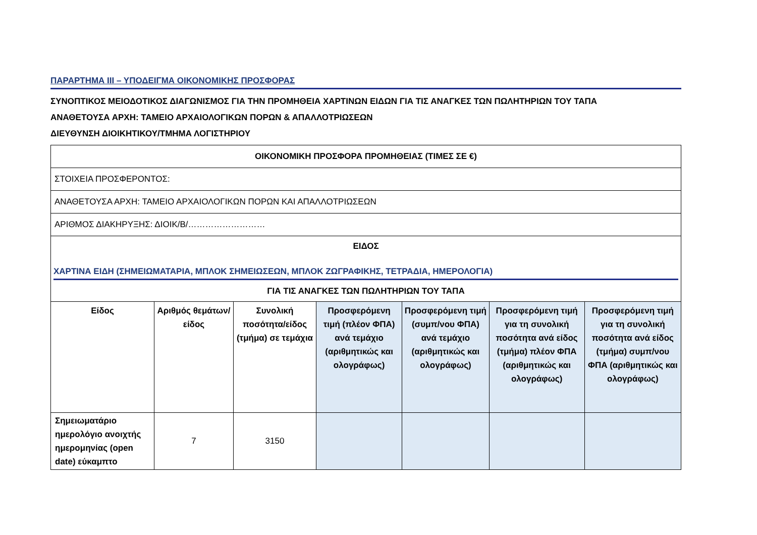ΠΑΡΑΡΤΗΜΑ ΙΙΙ – ΥΠΟΔΕΙΓΜΑ ΟΙΚΟΝΟΜΙΚΗΣ ΠΡΟΣΦΟΡΑΣ
ΣΥΝΟΠΤΙΚΟΣ ΜΕΙΟΔΟΤΙΚΟΣ ΔΙΑΓΩΝΙΣΜΟΣ ΓΙΑ ΤΗΝ ΠΡΟΜΗΘΕΙΑ ΧΑΡΤΙΝΩΝ ΕΙΔΩΝ ΓΙΑ ΤΙΣ ΑΝΑΓΚΕΣ ΤΩΝ ΠΩΛΗΤΗΡΙΩΝ ΤΟΥ ΤΑΠΑ
ΑΝΑΘΕΤΟΥΣΑ ΑΡΧΗ: ΤΑΜΕΙΟ ΑΡΧΑΙΟΛΟΓΙΚΩΝ ΠΟΡΩΝ & ΑΠΑΛΛΟΤΡΙΩΣΕΩΝ
ΔΙΕΥΘΥΝΣΗ ΔΙΟΙΚΗΤΙΚΟΥ/ΤΜΗΜΑ ΛΟΓΙΣΤΗΡΙΟΥ
| ΟΙΚΟΝΟΜΙΚΗ ΠΡΟΣΦΟΡΑ ΠΡΟΜΗΘΕΙΑΣ (ΤΙΜΕΣ ΣΕ €) | | | | | | |
| ΣΤΟΙΧΕΙΑ ΠΡΟΣΦΕΡΟΝΤΟΣ: | | | | | | |
| ΑΝΑΘΕΤΟΥΣΑ ΑΡΧΗ: ΤΑΜΕΙΟ ΑΡΧΑΙΟΛΟΓΙΚΩΝ ΠΟΡΩΝ ΚΑΙ ΑΠΑΛΛΟΤΡΙΩΣΕΩΝ | | | | | | |
| ΑΡΙΘΜΟΣ ΔΙΑΚΗΡΥΞΗΣ: ΔΙΟΙΚ/Β/……………………… | | | | | | |
| ΕΙΔΟΣ ΧΑΡΤΙΝΑ ΕΙΔΗ (ΣΗΜΕΙΩΜΑΤΑΡΙΑ, ΜΠΛΟΚ ΣΗΜΕΙΩΣΕΩΝ, ΜΠΛΟΚ ΖΩΓΡΑΦΙΚΗΣ, ΤΕΤΡΑΔΙΑ, ΗΜΕΡΟΛΟΓΙΑ) ΓΙΑ ΤΙΣ ΑΝΑΓΚΕΣ ΤΩΝ ΠΩΛΗΤΗΡΙΩΝ ΤΟΥ ΤΑΠΑ | | | | | | |
| Είδος | Αριθμός θεμάτων/είδος | Συνολική ποσότητα/είδος (τμήμα) σε τεμάχια | Προσφερόμενη τιμή (πλέον ΦΠΑ) ανά τεμάχιο (αριθμητικώς και ολογράφως) | Προσφερόμενη τιμή (συμπ/νου ΦΠΑ) ανά τεμάχιο (αριθμητικώς και ολογράφως) | Προσφερόμενη τιμή για τη συνολική ποσότητα ανά είδος (τμήμα) πλέον ΦΠΑ (αριθμητικώς και ολογράφως) | Προσφερόμενη τιμή για τη συνολική ποσότητα ανά είδος (τμήμα) συμπ/νου ΦΠΑ (αριθμητικώς και ολογράφως) |
| Σημειωματάριο ημερολόγιο ανοιχτής ημερομηνίας (open date) εύκαμπτο | 7 | 3150 | | | | |